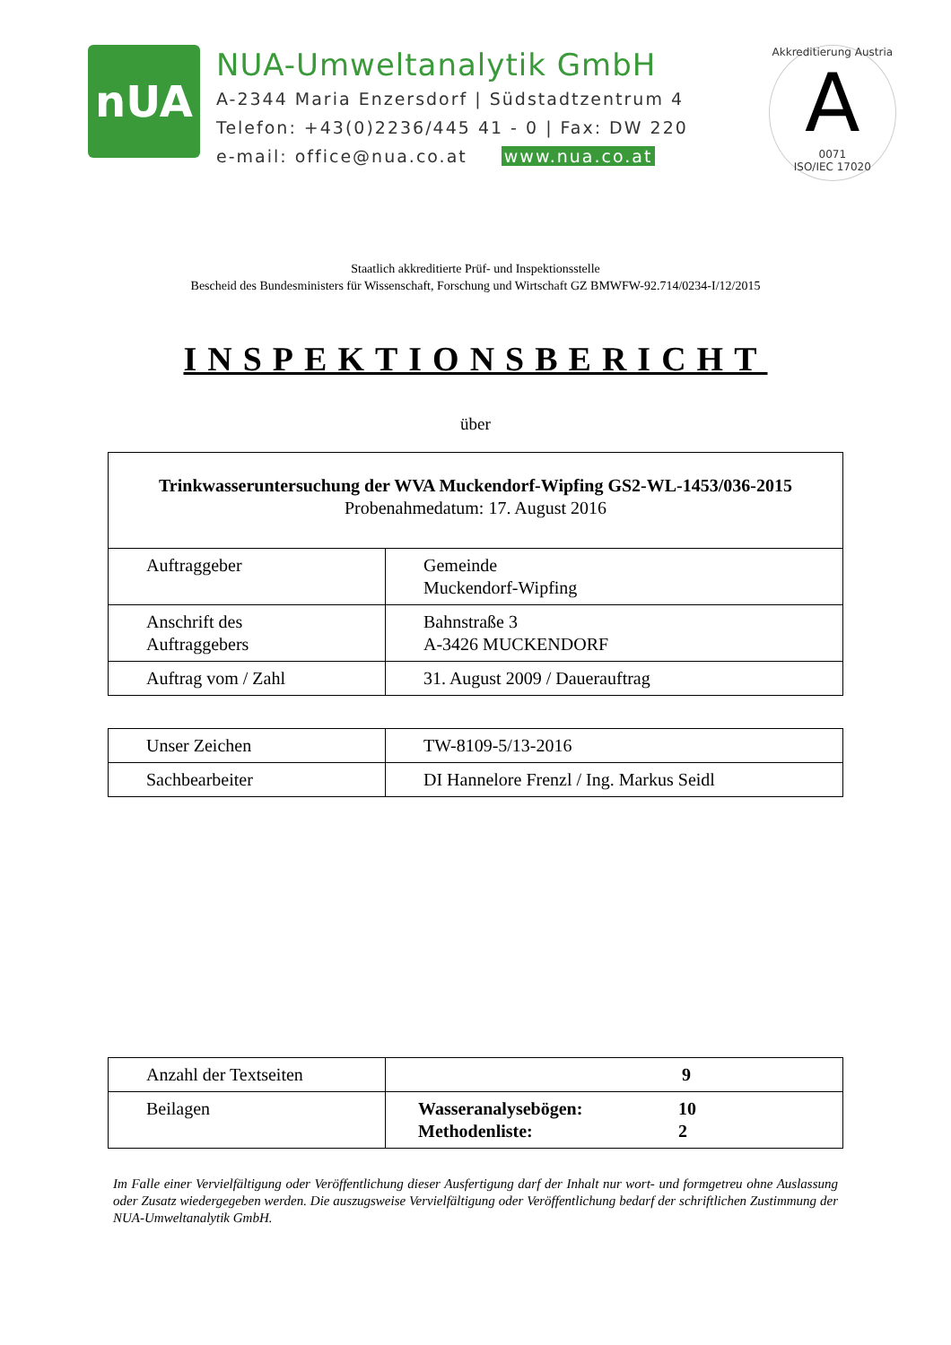nUA
NUA-Umweltanalytik GmbH
A-2344 Maria Enzersdorf | Südstadtzentrum 4
Telefon: +43(0)2236/445 41 - 0 | Fax: DW 220
e-mail: office@nua.co.at www.nua.co.at
Akkreditierung Austria
A
0071
ISO/IEC 17020
Staatlich akkreditierte Prüf- und Inspektionsstelle
Bescheid des Bundesministers für Wissenschaft, Forschung und Wirtschaft GZ BMWFW-92.714/0234-I/12/2015
INSPEKTIONSBERICHT
über
| Trinkwasseruntersuchung der WVA Muckendorf-Wipfing GS2-WL-1453/036-2015 Probenahmedatum: 17. August 2016 | |
| Auftraggeber | Gemeinde Muckendorf-Wipfing |
| Anschrift des Auftraggebers | Bahnstraße 3 A-3426 MUCKENDORF |
| Auftrag vom / Zahl | 31. August 2009 / Dauerauftrag |
| Unser Zeichen | TW-8109-5/13-2016 |
| Sachbearbeiter | DI Hannelore Frenzl / Ing. Markus Seidl |
| Anzahl der Textseiten | 9 |
| Beilagen | Wasseranalysebögen: 10 Methodenliste: 2 |
Im Falle einer Vervielfältigung oder Veröffentlichung dieser Ausfertigung darf der Inhalt nur wort- und formgetreu ohne Auslassung oder Zusatz wiedergegeben werden. Die auszugsweise Vervielfältigung oder Veröffentlichung bedarf der schriftlichen Zustimmung der NUA-Umweltanalytik GmbH.